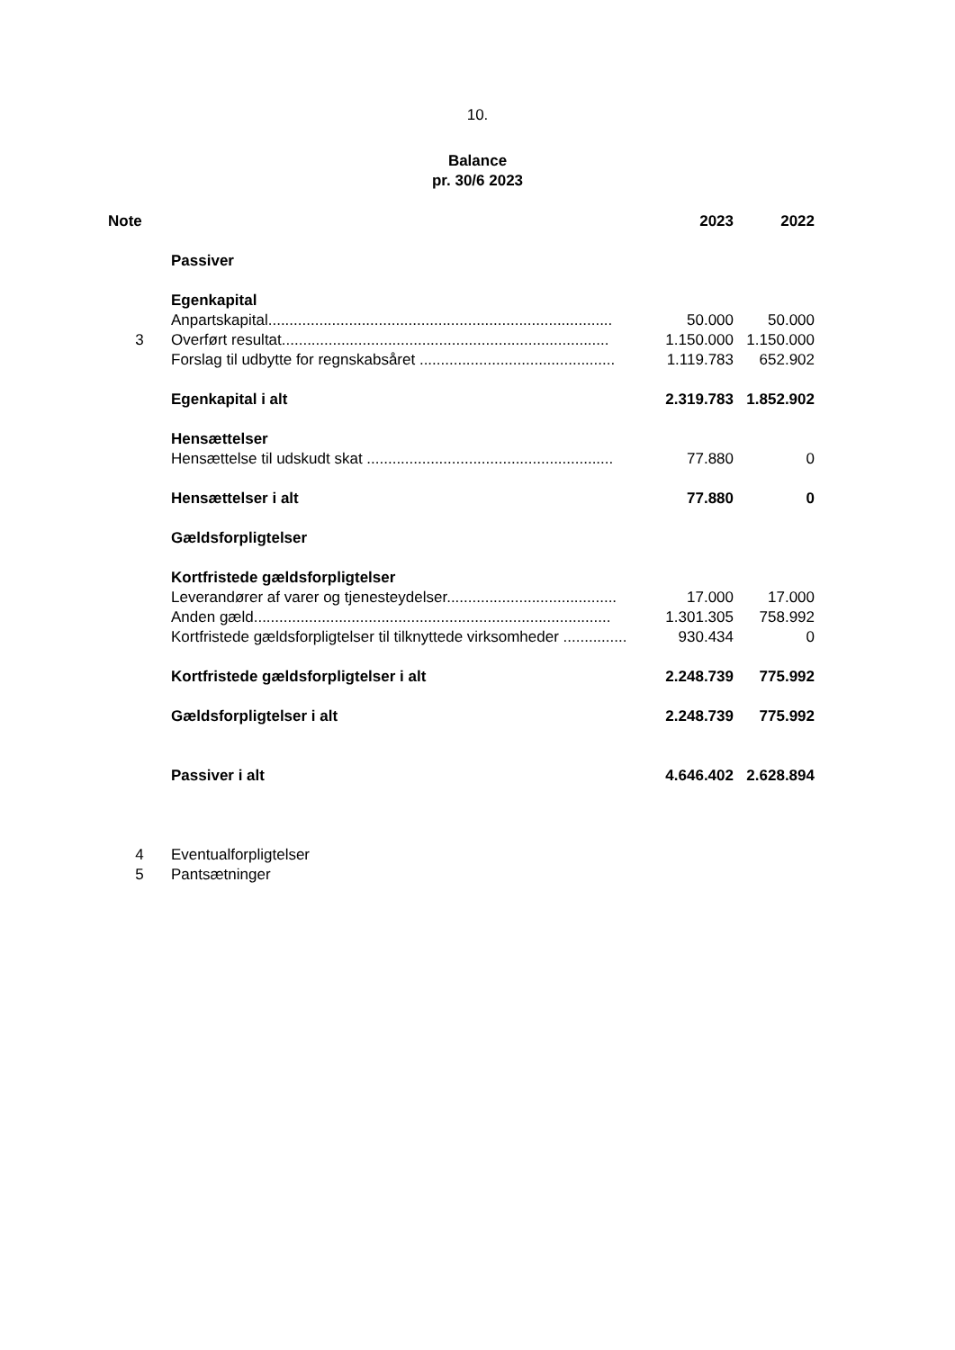10.
Balance
pr. 30/6 2023
| Note | | 2023 | 2022 |
| --- | --- | --- | --- |
| | Passiver | | |
| | Egenkapital | | |
| | Anpartskapital................................................................................. | 50.000 | 50.000 |
| 3 | Overført resultat............................................................................. | 1.150.000 | 1.150.000 |
| | Forslag til udbytte for regnskabsåret .............................................. | 1.119.783 | 652.902 |
| | Egenkapital i alt | 2.319.783 | 1.852.902 |
| | Hensættelser | | |
| | Hensættelse til udskudt skat .......................................................... | 77.880 | 0 |
| | Hensættelser i alt | 77.880 | 0 |
| | Gældsforpligtelser | | |
| | Kortfristede gældsforpligtelser | | |
| | Leverandører af varer og tjenesteydelser........................................ | 17.000 | 17.000 |
| | Anden gæld.................................................................................... | 1.301.305 | 758.992 |
| | Kortfristede gældsforpligtelser til tilknyttede virksomheder ............... | 930.434 | 0 |
| | Kortfristede gældsforpligtelser i alt | 2.248.739 | 775.992 |
| | Gældsforpligtelser i alt | 2.248.739 | 775.992 |
| | Passiver i alt | 4.646.402 | 2.628.894 |
| 4 | Eventualforpligtelser | | |
| 5 | Pantsætninger | | |